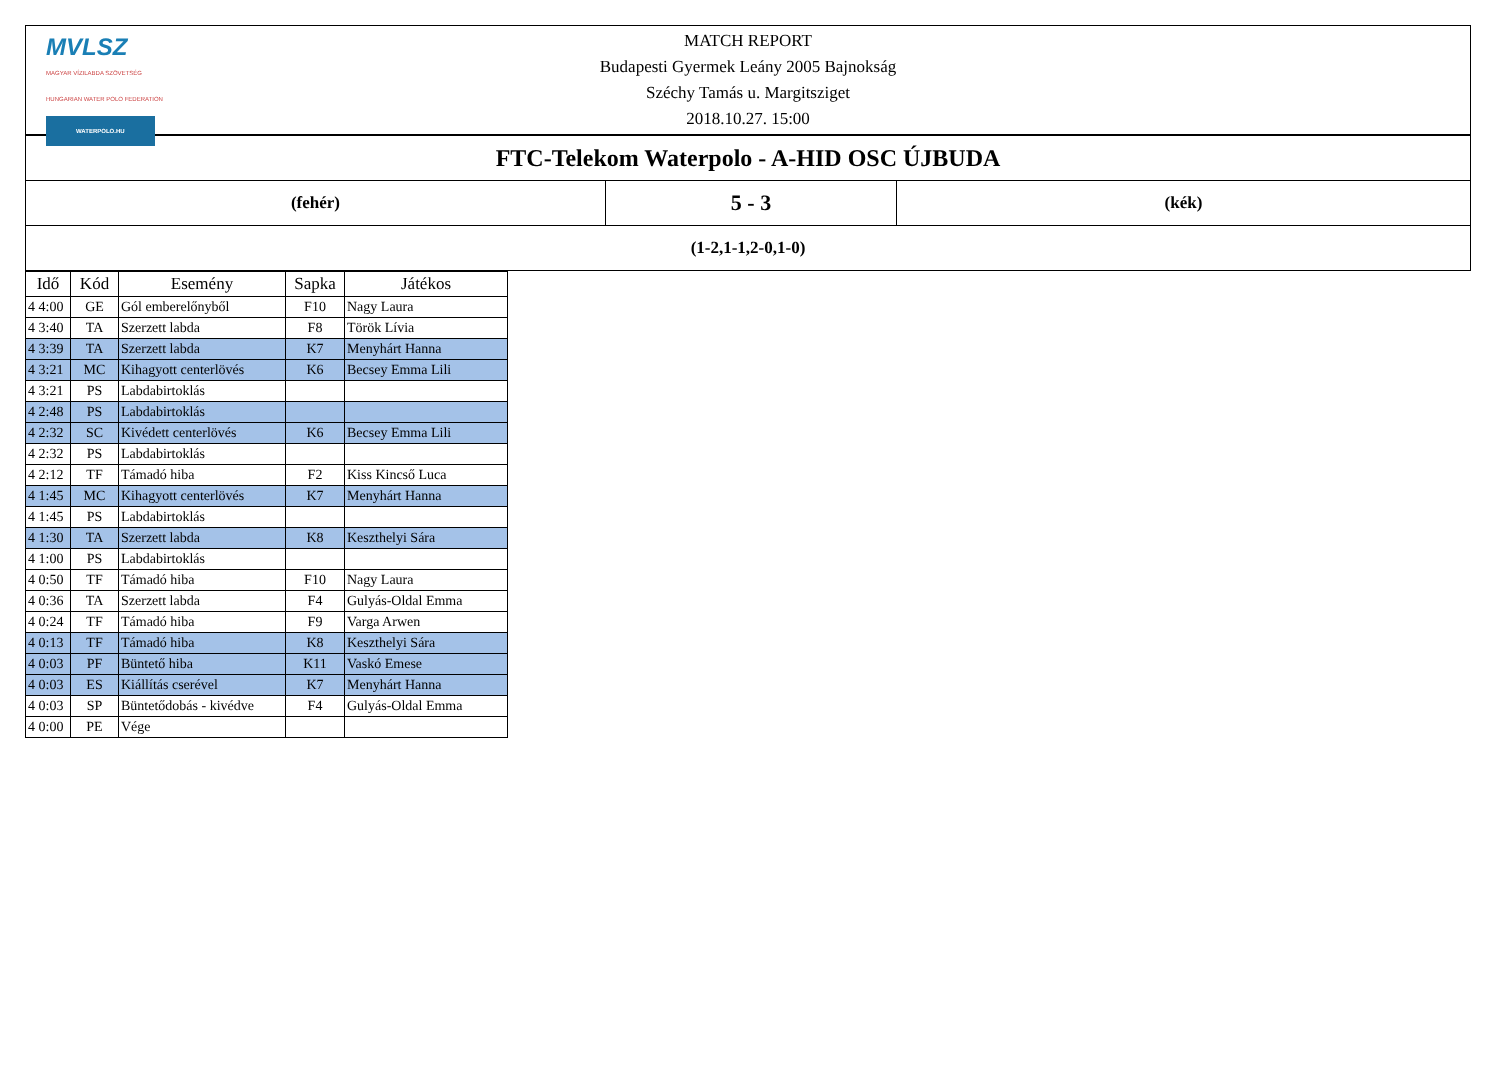| MVLSZ MAGYAR VÍZILABDA SZÖVETSÉG HUNGARIAN WATER POLO FEDERATION WATERPOLO.HU MATCH REPORT Budapesti Gyermek Leány 2005 Bajnokság Széchy Tamás u. Margitsziget 2018.10.27. 15:00 | | |
| FTC-Telekom Waterpolo - A-HID OSC ÚJBUDA | | |
| (fehér) | 5 - 3 | (kék) |
| (1-2,1-1,2-0,1-0) | | |
| Idő | Kód | Esemény | Sapka | Játékos |
| --- | --- | --- | --- | --- |
| 4 4:00 | GE | Gól emberelőnyből | F10 | Nagy Laura |
| 4 3:40 | TA | Szerzett labda | F8 | Török Lívia |
| 4 3:39 | TA | Szerzett labda | K7 | Menyhárt Hanna |
| 4 3:21 | MC | Kihagyott centerlövés | K6 | Becsey Emma Lili |
| 4 3:21 | PS | Labdabirtoklás | | |
| 4 2:48 | PS | Labdabirtoklás | | |
| 4 2:32 | SC | Kivédett centerlövés | K6 | Becsey Emma Lili |
| 4 2:32 | PS | Labdabirtoklás | | |
| 4 2:12 | TF | Támadó hiba | F2 | Kiss Kincső Luca |
| 4 1:45 | MC | Kihagyott centerlövés | K7 | Menyhárt Hanna |
| 4 1:45 | PS | Labdabirtoklás | | |
| 4 1:30 | TA | Szerzett labda | K8 | Keszthelyi Sára |
| 4 1:00 | PS | Labdabirtoklás | | |
| 4 0:50 | TF | Támadó hiba | F10 | Nagy Laura |
| 4 0:36 | TA | Szerzett labda | F4 | Gulyás-Oldal Emma |
| 4 0:24 | TF | Támadó hiba | F9 | Varga Arwen |
| 4 0:13 | TF | Támadó hiba | K8 | Keszthelyi Sára |
| 4 0:03 | PF | Büntető hiba | K11 | Vaskó Emese |
| 4 0:03 | ES | Kiállítás cserével | K7 | Menyhárt Hanna |
| 4 0:03 | SP | Büntetődobás - kivédve | F4 | Gulyás-Oldal Emma |
| 4 0:00 | PE | Vége | | |